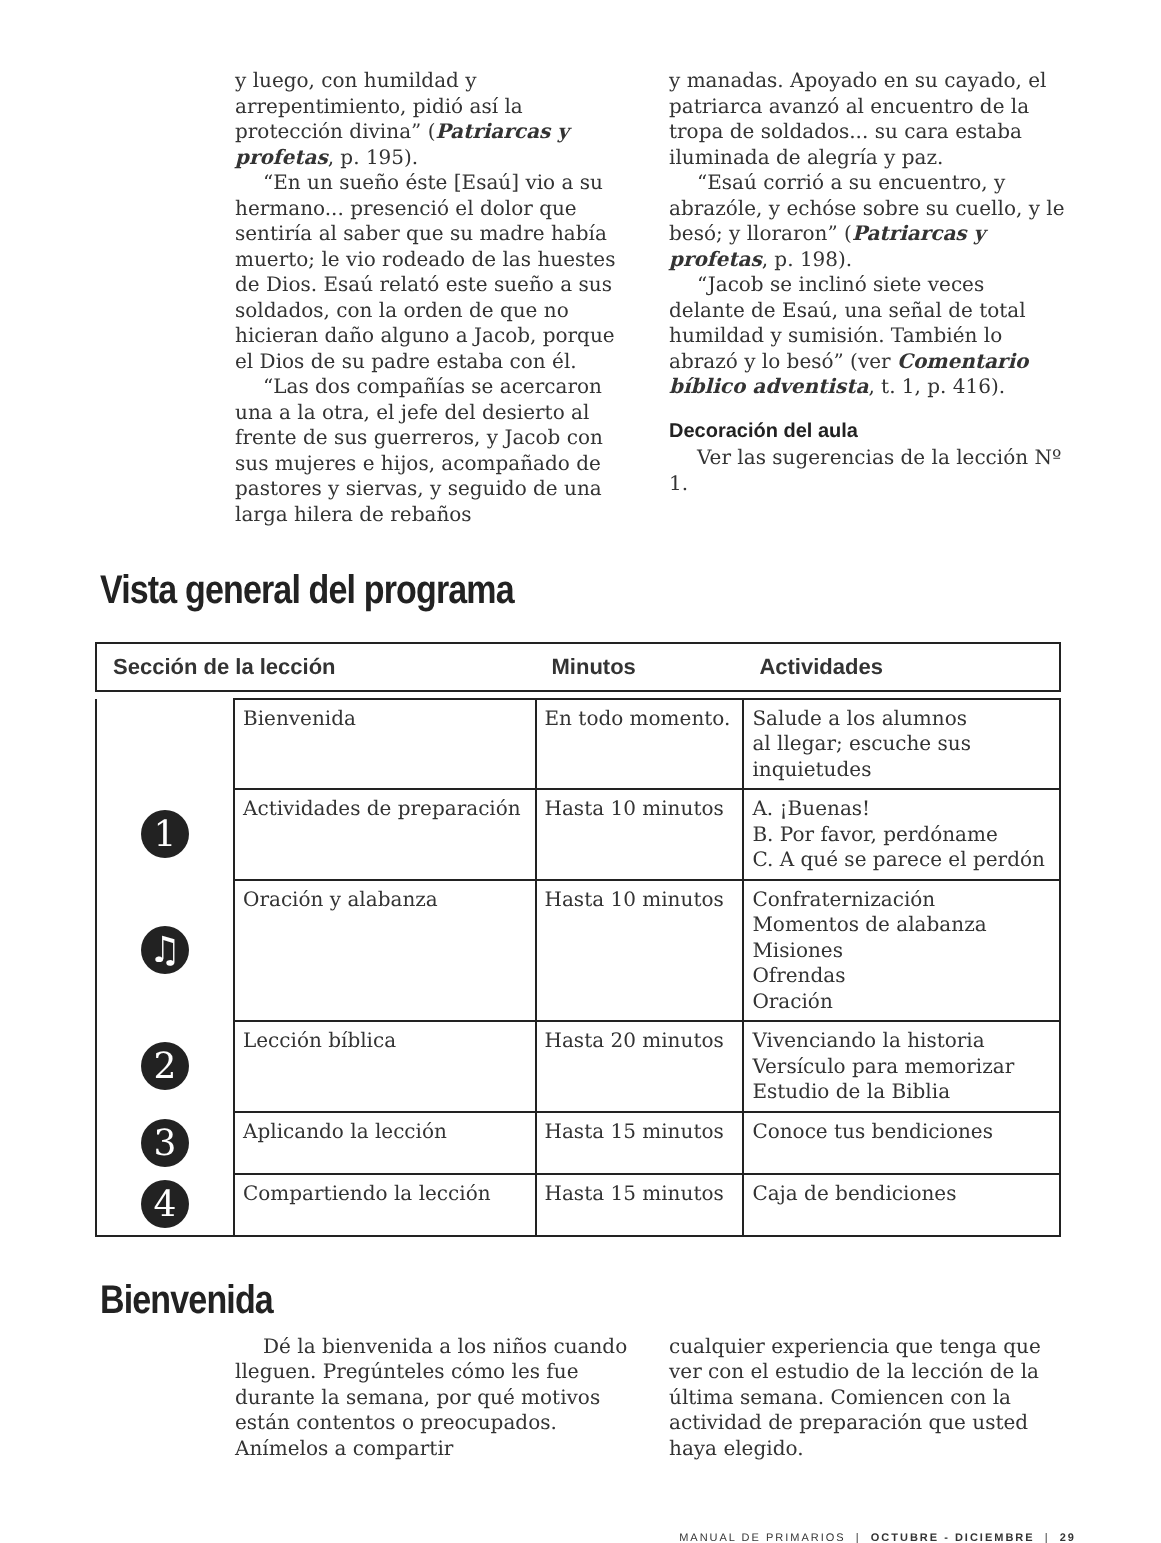y luego, con humildad y arrepentimiento, pidió así la protección divina” (Patriarcas y profetas, p. 195).
“En un sueño éste [Esaú] vio a su hermano... presenció el dolor que sentiría al saber que su madre había muerto; le vio rodeado de las huestes de Dios. Esaú relató este sueño a sus soldados, con la orden de que no hicieran daño alguno a Jacob, porque el Dios de su padre estaba con él.
“Las dos compañías se acercaron una a la otra, el jefe del desierto al frente de sus guerreros, y Jacob con sus mujeres e hijos, acompañado de pastores y siervas, y seguido de una larga hilera de rebaños
y manadas. Apoyado en su cayado, el patriarca avanzó al encuentro de la tropa de soldados... su cara estaba iluminada de alegría y paz.
“Esaú corrió a su encuentro, y abrazóle, y echóse sobre su cuello, y le besó; y lloraron” (Patriarcas y profetas, p. 198).
“Jacob se inclinó siete veces delante de Esaú, una señal de total humildad y sumisión. También lo abrazó y lo besó” (ver Comentario bíblico adventista, t. 1, p. 416).
Decoración del aula
Ver las sugerencias de la lección Nº 1.
Vista general del programa
| Sección de la lección | | Minutos | Actividades |
| --- | --- | --- | --- |
| | Bienvenida | En todo momento. | Salude a los alumnos al llegar; escuche sus inquietudes |
| 1 | Actividades de preparación | Hasta 10 minutos | A. ¡Buenas! B. Por favor, perdóname C. A qué se parece el perdón |
| ♫ | Oración y alabanza | Hasta 10 minutos | Confraternización Momentos de alabanza Misiones Ofrendas Oración |
| 2 | Lección bíblica | Hasta 20 minutos | Vivenciando la historia Versículo para memorizar Estudio de la Biblia |
| 3 | Aplicando la lección | Hasta 15 minutos | Conoce tus bendiciones |
| 4 | Compartiendo la lección | Hasta 15 minutos | Caja de bendiciones |
Bienvenida
Dé la bienvenida a los niños cuando lleguen. Pregúnteles cómo les fue durante la semana, por qué motivos están contentos o preocupados. Anímelos a compartir
cualquier experiencia que tenga que ver con el estudio de la lección de la última semana. Comiencen con la actividad de preparación que usted haya elegido.
MANUAL DE PRIMARIOS | OCTUBRE - DICIEMBRE | 29